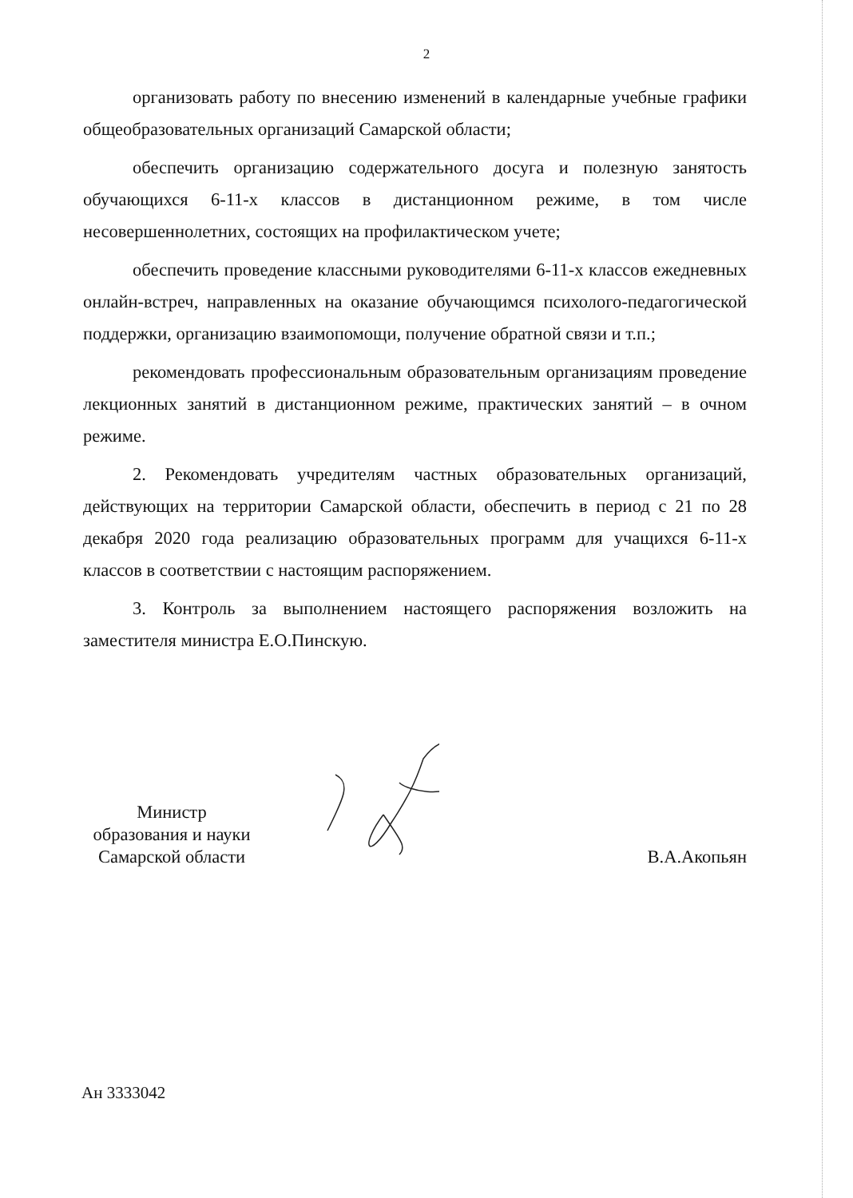2
организовать работу по внесению изменений в календарные учебные графики общеобразовательных организаций Самарской области;
обеспечить организацию содержательного досуга и полезную занятость обучающихся 6-11-х классов в дистанционном режиме, в том числе несовершеннолетних, состоящих на профилактическом учете;
обеспечить проведение классными руководителями 6-11-х классов ежедневных онлайн-встреч, направленных на оказание обучающимся психолого-педагогической поддержки, организацию взаимопомощи, получение обратной связи и т.п.;
рекомендовать профессиональным образовательным организациям проведение лекционных занятий в дистанционном режиме, практических занятий – в очном режиме.
2. Рекомендовать учредителям частных образовательных организаций, действующих на территории Самарской области, обеспечить в период с 21 по 28 декабря 2020 года реализацию образовательных программ для учащихся 6-11-х классов в соответствии с настоящим распоряжением.
3. Контроль за выполнением настоящего распоряжения возложить на заместителя министра Е.О.Пинскую.
Министр
образования и науки
Самарской области
В.А.Акопьян
Ан 3333042